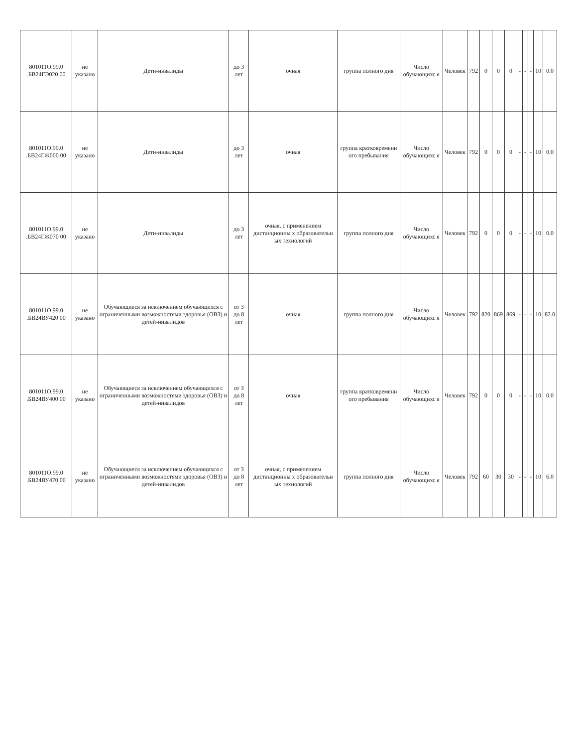| 801011О.99.0 .БВ24ГЭ020 00 | не указано | Дети-инвалиды | до 3 лет | очная | группа полного дня | Число обучающихс я | Человек | 792 | 0 | 0 | 0 | - | - | - | 10 | 0.0 |
| 801011О.99.0 .БВ24ГЖ000 00 | не указано | Дети-инвалиды | до 3 лет | очная | группа кратковременн ого пребывания | Число обучающихс я | Человек | 792 | 0 | 0 | 0 | - | - | - | 10 | 0.0 |
| 801011О.99.0 .БВ24ГЖ070 00 | не указано | Дети-инвалиды | до 3 лет | очная, с применением дистанционны х образовательн ых технологий | группа полного дня | Число обучающихс я | Человек | 792 | 0 | 0 | 0 | - | - | - | 10 | 0.0 |
| 801011О.99.0 .БВ24ВУ420 00 | не указано | Обучающиеся за исключением обучающихся с ограниченными возможностями здоровья (ОВЗ) и детей-инвалидов | от 3 до 8 лет | очная | группа полного дня | Число обучающихс я | Человек | 792 | 820 | 869 | 869 | - | - | - | 10 | 82.0 |
| 801011О.99.0 .БВ24ВУ400 00 | не указано | Обучающиеся за исключением обучающихся с ограниченными возможностями здоровья (ОВЗ) и детей-инвалидов | от 3 до 8 лет | очная | группа кратковременн ого пребывания | Число обучающихс я | Человек | 792 | 0 | 0 | 0 | - | - | - | 10 | 0.0 |
| 801011О.99.0 .БВ24ВУ470 00 | не указано | Обучающиеся за исключением обучающихся с ограниченными возможностями здоровья (ОВЗ) и детей-инвалидов | от 3 до 8 лет | очная, с применением дистанционны х образовательн ых технологий | группа полного дня | Число обучающихс я | Человек | 792 | 60 | 30 | 30 | - | - | - | 10 | 6.0 |